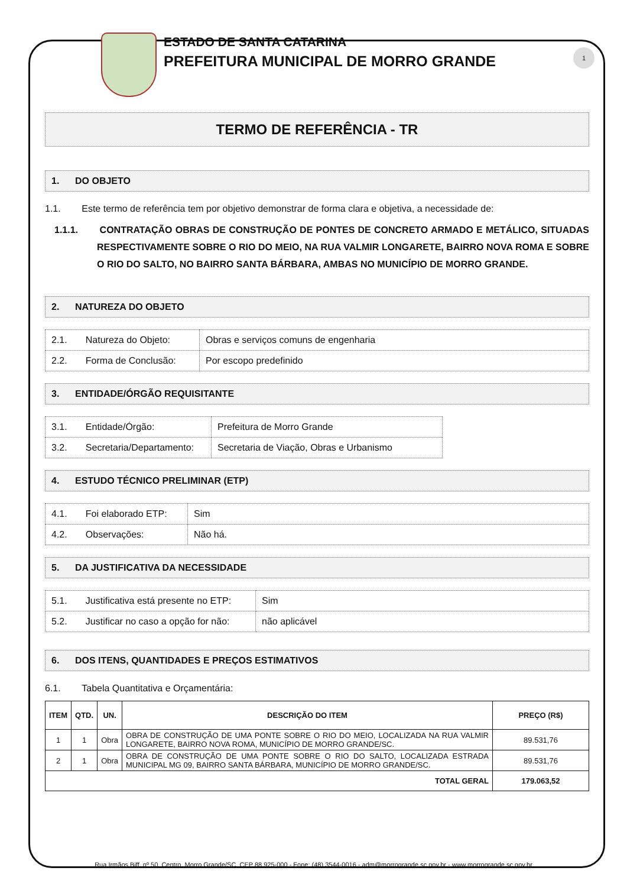1
ESTADO DE SANTA CATARINA
PREFEITURA MUNICIPAL DE MORRO GRANDE
TERMO DE REFERÊNCIA - TR
1. DO OBJETO
1.1. Este termo de referência tem por objetivo demonstrar de forma clara e objetiva, a necessidade de:
1.1.1. CONTRATAÇÃO OBRAS DE CONSTRUÇÃO DE PONTES DE CONCRETO ARMADO E METÁLICO, SITUADAS RESPECTIVAMENTE SOBRE O RIO DO MEIO, NA RUA VALMIR LONGARETE, BAIRRO NOVA ROMA E SOBRE O RIO DO SALTO, NO BAIRRO SANTA BÁRBARA, AMBAS NO MUNICÍPIO DE MORRO GRANDE.
2. NATUREZA DO OBJETO
| 2.1. Natureza do Objeto: | Obras e serviços comuns de engenharia |
| 2.2. Forma de Conclusão: | Por escopo predefinido |
3. ENTIDADE/ÓRGÃO REQUISITANTE
| 3.1. Entidade/Órgão: | Prefeitura de Morro Grande |
| 3.2. Secretaria/Departamento: | Secretaria de Viação, Obras e Urbanismo |
4. ESTUDO TÉCNICO PRELIMINAR (ETP)
| 4.1. Foi elaborado ETP: | Sim |
| 4.2. Observações: | Não há. |
5. DA JUSTIFICATIVA DA NECESSIDADE
| 5.1. Justificativa está presente no ETP: | Sim |
| 5.2. Justificar no caso a opção for não: | não aplicável |
6. DOS ITENS, QUANTIDADES E PREÇOS ESTIMATIVOS
6.1. Tabela Quantitativa e Orçamentária:
| ITEM | QTD. | UN. | DESCRIÇÃO DO ITEM | PREÇO (R$) |
| --- | --- | --- | --- | --- |
| 1 | 1 | Obra | OBRA DE CONSTRUÇÃO DE UMA PONTE SOBRE O RIO DO MEIO, LOCALIZADA NA RUA VALMIR LONGARETE, BAIRRO NOVA ROMA, MUNICÍPIO DE MORRO GRANDE/SC. | 89.531,76 |
| 2 | 1 | Obra | OBRA DE CONSTRUÇÃO DE UMA PONTE SOBRE O RIO DO SALTO, LOCALIZADA ESTRADA MUNICIPAL MG 09, BAIRRO SANTA BÁRBARA, MUNICÍPIO DE MORRO GRANDE/SC. | 89.531,76 |
| TOTAL GERAL | | | | 179.063,52 |
Rua Irmãos Biff, nº 50, Centro, Morro Grande/SC, CEP 88.925-000 - Fone: (48) 3544-0016 - adm@morrogrande.sc.gov.br - www.morrogrande.sc.gov.br